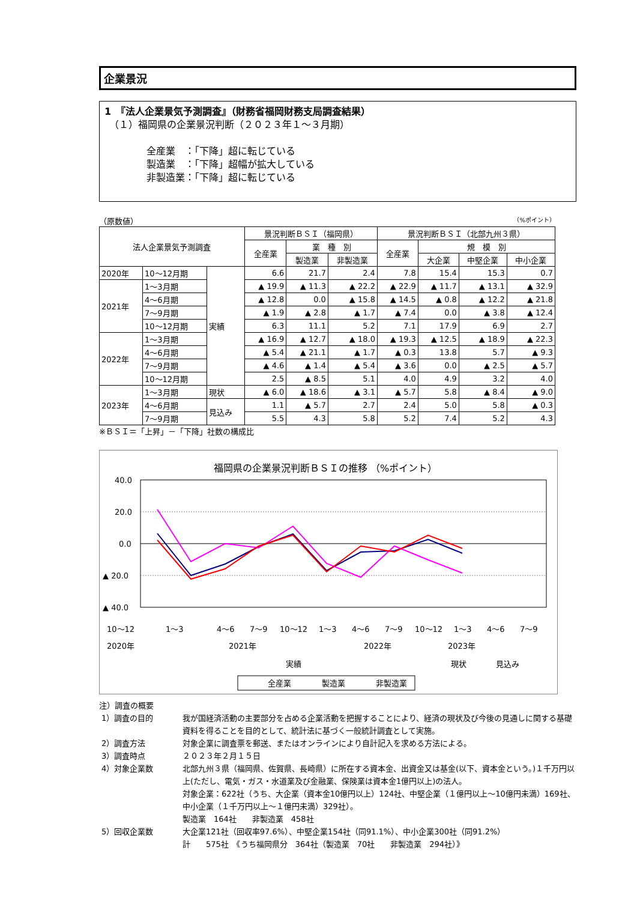企業景況
1　『法人企業景気予測調査』（財務省福岡財務支局調査結果）
　（１）福岡県の企業景況判断（２０２３年１～３月期）
全産業　：「下降」超に転じている
製造業　：「下降」超幅が拡大している
非製造業：「下降」超に転じている
（原数値） （%ポイント）
| 法人企業景気予測調査 | | | 景況判断ＢＳＩ（福岡県） | | | 景況判断ＢＳＩ（北部九州３県） | | | |
| --- | --- | --- | --- | --- | --- | --- | --- | --- | --- |
| | | | 全産業 | 業 種 別 | | 全産業 | 規 模 別 | | |
| | | | | 製造業 | 非製造業 | | 大企業 | 中堅企業 | 中小企業 |
| 2020年 | 10～12月期 | 実績 | 6.6 | 21.7 | 2.4 | 7.8 | 15.4 | 15.3 | 0.7 |
| 2021年 | 1～3月期 | | ▲ 19.9 | ▲ 11.3 | ▲ 22.2 | ▲ 22.9 | ▲ 11.7 | ▲ 13.1 | ▲ 32.9 |
| | 4～6月期 | | ▲ 12.8 | 0.0 | ▲ 15.8 | ▲ 14.5 | ▲ 0.8 | ▲ 12.2 | ▲ 21.8 |
| | 7～9月期 | | ▲ 1.9 | ▲ 2.8 | ▲ 1.7 | ▲ 7.4 | 0.0 | ▲ 3.8 | ▲ 12.4 |
| | 10～12月期 | | 6.3 | 11.1 | 5.2 | 7.1 | 17.9 | 6.9 | 2.7 |
| 2022年 | 1～3月期 | | ▲ 16.9 | ▲ 12.7 | ▲ 18.0 | ▲ 19.3 | ▲ 12.5 | ▲ 18.9 | ▲ 22.3 |
| | 4～6月期 | | ▲ 5.4 | ▲ 21.1 | ▲ 1.7 | ▲ 0.3 | 13.8 | 5.7 | ▲ 9.3 |
| | 7～9月期 | | ▲ 4.6 | ▲ 1.4 | ▲ 5.4 | ▲ 3.6 | 0.0 | ▲ 2.5 | ▲ 5.7 |
| | 10～12月期 | | 2.5 | ▲ 8.5 | 5.1 | 4.0 | 4.9 | 3.2 | 4.0 |
| 2023年 | 1～3月期 | 現状 | ▲ 6.0 | ▲ 18.6 | ▲ 3.1 | ▲ 5.7 | 5.8 | ▲ 8.4 | ▲ 9.0 |
| | 4～6月期 | 見込み | 1.1 | ▲ 5.7 | 2.7 | 2.4 | 5.0 | 5.8 | ▲ 0.3 |
| | 7～9月期 | | 5.5 | 4.3 | 5.8 | 5.2 | 7.4 | 5.2 | 4.3 |
※ＢＳＩ＝「上昇」－「下降」社数の構成比
福岡県の企業景況判断ＢＳＩの推移 （%ポイント）
40.0
20.0
0.0
▲ 20.0
▲ 40.0
10～12
1～3
4～6
7～9
10～12
1～3
4～6
7～9
10～12
1～3
4～6
7～9
2020年
2021年
2022年
2023年
実績
現状
見込み
全産業
製造業
非製造業
注）調査の概要
1）調査の目的 我が国経済活動の主要部分を占める企業活動を把握することにより、経済の現状及び今後の見通しに関する基礎資料を得ることを目的として、統計法に基づく一般統計調査として実施。
2）調査方法 対象企業に調査票を郵送、またはオンラインにより自計記入を求める方法による。
3）調査時点 ２０２３年２月１５日
4）対象企業数 北部九州３県（福岡県、佐賀県、長崎県）に所在する資本金、出資金又は基金(以下、資本金という。)１千万円以上(ただし、電気・ガス・水道業及び金融業、保険業は資本金1億円以上)の法人。
対象企業：622社（うち、大企業（資本金10億円以上）124社、中堅企業（１億円以上～10億円未満）169社、中小企業（１千万円以上～１億円未満）329社）。
製造業　164社　　非製造業　458社
5）回収企業数 大企業121社（回収率97.6%）、中堅企業154社（同91.1%）、中小企業300社（同91.2%）
計　　575社　《うち福岡県分　364社（製造業　70社　　非製造業　294社）》